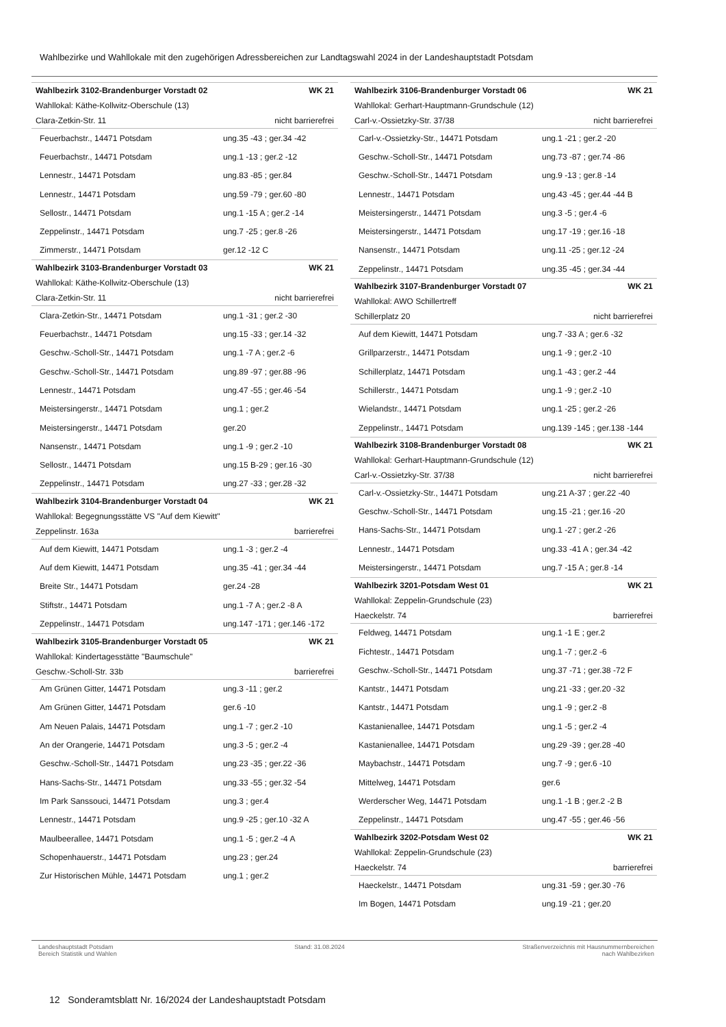Wahlbezirke und Wahllokale mit den zugehörigen Adressbereichen zur Landtagswahl 2024 in der Landeshauptstadt Potsdam
| Wahlbezirk 3102-Brandenburger Vorstadt 02 | WK 21 |
| Wahllokal: Käthe-Kollwitz-Oberschule (13) | |
| Clara-Zetkin-Str. 11 | nicht barrierefrei |
| Feuerbachstr., 14471 Potsdam | ung.35 -43 ; ger.34 -42 |
| Feuerbachstr., 14471 Potsdam | ung.1 -13 ; ger.2 -12 |
| Lennestr., 14471 Potsdam | ung.83 -85 ; ger.84 |
| Lennestr., 14471 Potsdam | ung.59 -79 ; ger.60 -80 |
| Sellostr., 14471 Potsdam | ung.1 -15 A ; ger.2 -14 |
| Zeppelinstr., 14471 Potsdam | ung.7 -25 ; ger.8 -26 |
| Zimmerstr., 14471 Potsdam | ger.12 -12 C |
| Wahlbezirk 3103-Brandenburger Vorstadt 03 | WK 21 |
| Wahllokal: Käthe-Kollwitz-Oberschule (13) | |
| Clara-Zetkin-Str. 11 | nicht barrierefrei |
| Clara-Zetkin-Str., 14471 Potsdam | ung.1 -31 ; ger.2 -30 |
| Feuerbachstr., 14471 Potsdam | ung.15 -33 ; ger.14 -32 |
| Geschw.-Scholl-Str., 14471 Potsdam | ung.1 -7 A ; ger.2 -6 |
| Geschw.-Scholl-Str., 14471 Potsdam | ung.89 -97 ; ger.88 -96 |
| Lennestr., 14471 Potsdam | ung.47 -55 ; ger.46 -54 |
| Meistersingerstr., 14471 Potsdam | ung.1 ; ger.2 |
| Meistersingerstr., 14471 Potsdam | ger.20 |
| Nansenstr., 14471 Potsdam | ung.1 -9 ; ger.2 -10 |
| Sellostr., 14471 Potsdam | ung.15 B-29 ; ger.16 -30 |
| Zeppelinstr., 14471 Potsdam | ung.27 -33 ; ger.28 -32 |
| Wahlbezirk 3104-Brandenburger Vorstadt 04 | WK 21 |
| Wahllokal: Begegnungsstätte VS "Auf dem Kiewitt" | |
| Zeppelinstr. 163a | barrierefrei |
| Auf dem Kiewitt, 14471 Potsdam | ung.1 -3 ; ger.2 -4 |
| Auf dem Kiewitt, 14471 Potsdam | ung.35 -41 ; ger.34 -44 |
| Breite Str., 14471 Potsdam | ger.24 -28 |
| Stiftstr., 14471 Potsdam | ung.1 -7 A ; ger.2 -8 A |
| Zeppelinstr., 14471 Potsdam | ung.147 -171 ; ger.146 -172 |
| Wahlbezirk 3105-Brandenburger Vorstadt 05 | WK 21 |
| Wahllokal: Kindertagesstätte "Baumschule" | |
| Geschw.-Scholl-Str. 33b | barrierefrei |
| Am Grünen Gitter, 14471 Potsdam | ung.3 -11 ; ger.2 |
| Am Grünen Gitter, 14471 Potsdam | ger.6 -10 |
| Am Neuen Palais, 14471 Potsdam | ung.1 -7 ; ger.2 -10 |
| An der Orangerie, 14471 Potsdam | ung.3 -5 ; ger.2 -4 |
| Geschw.-Scholl-Str., 14471 Potsdam | ung.23 -35 ; ger.22 -36 |
| Hans-Sachs-Str., 14471 Potsdam | ung.33 -55 ; ger.32 -54 |
| Im Park Sanssouci, 14471 Potsdam | ung.3 ; ger.4 |
| Lennestr., 14471 Potsdam | ung.9 -25 ; ger.10 -32 A |
| Maulbeerallee, 14471 Potsdam | ung.1 -5 ; ger.2 -4 A |
| Schopenhauerstr., 14471 Potsdam | ung.23 ; ger.24 |
| Zur Historischen Mühle, 14471 Potsdam | ung.1 ; ger.2 |
| Wahlbezirk 3106-Brandenburger Vorstadt 06 | WK 21 |
| Wahllokal: Gerhart-Hauptmann-Grundschule (12) | |
| Carl-v.-Ossietzky-Str. 37/38 | nicht barrierefrei |
| Carl-v.-Ossietzky-Str., 14471 Potsdam | ung.1 -21 ; ger.2 -20 |
| Geschw.-Scholl-Str., 14471 Potsdam | ung.73 -87 ; ger.74 -86 |
| Geschw.-Scholl-Str., 14471 Potsdam | ung.9 -13 ; ger.8 -14 |
| Lennestr., 14471 Potsdam | ung.43 -45 ; ger.44 -44 B |
| Meistersingerstr., 14471 Potsdam | ung.3 -5 ; ger.4 -6 |
| Meistersingerstr., 14471 Potsdam | ung.17 -19 ; ger.16 -18 |
| Nansenstr., 14471 Potsdam | ung.11 -25 ; ger.12 -24 |
| Zeppelinstr., 14471 Potsdam | ung.35 -45 ; ger.34 -44 |
| Wahlbezirk 3107-Brandenburger Vorstadt 07 | WK 21 |
| Wahllokal: AWO Schillertreff | |
| Schillerplatz 20 | nicht barrierefrei |
| Auf dem Kiewitt, 14471 Potsdam | ung.7 -33 A ; ger.6 -32 |
| Grillparzerstr., 14471 Potsdam | ung.1 -9 ; ger.2 -10 |
| Schillerplatz, 14471 Potsdam | ung.1 -43 ; ger.2 -44 |
| Schillerstr., 14471 Potsdam | ung.1 -9 ; ger.2 -10 |
| Wielandstr., 14471 Potsdam | ung.1 -25 ; ger.2 -26 |
| Zeppelinstr., 14471 Potsdam | ung.139 -145 ; ger.138 -144 |
| Wahlbezirk 3108-Brandenburger Vorstadt 08 | WK 21 |
| Wahllokal: Gerhart-Hauptmann-Grundschule (12) | |
| Carl-v.-Ossietzky-Str. 37/38 | nicht barrierefrei |
| Carl-v.-Ossietzky-Str., 14471 Potsdam | ung.21 A-37 ; ger.22 -40 |
| Geschw.-Scholl-Str., 14471 Potsdam | ung.15 -21 ; ger.16 -20 |
| Hans-Sachs-Str., 14471 Potsdam | ung.1 -27 ; ger.2 -26 |
| Lennestr., 14471 Potsdam | ung.33 -41 A ; ger.34 -42 |
| Meistersingerstr., 14471 Potsdam | ung.7 -15 A ; ger.8 -14 |
| Wahlbezirk 3201-Potsdam West 01 | WK 21 |
| Wahllokal: Zeppelin-Grundschule (23) | |
| Haeckelstr. 74 | barrierefrei |
| Feldweg, 14471 Potsdam | ung.1 -1 E ; ger.2 |
| Fichtestr., 14471 Potsdam | ung.1 -7 ; ger.2 -6 |
| Geschw.-Scholl-Str., 14471 Potsdam | ung.37 -71 ; ger.38 -72 F |
| Kantstr., 14471 Potsdam | ung.21 -33 ; ger.20 -32 |
| Kantstr., 14471 Potsdam | ung.1 -9 ; ger.2 -8 |
| Kastanienallee, 14471 Potsdam | ung.1 -5 ; ger.2 -4 |
| Kastanienallee, 14471 Potsdam | ung.29 -39 ; ger.28 -40 |
| Maybachstr., 14471 Potsdam | ung.7 -9 ; ger.6 -10 |
| Mittelweg, 14471 Potsdam | ger.6 |
| Werderscher Weg, 14471 Potsdam | ung.1 -1 B ; ger.2 -2 B |
| Zeppelinstr., 14471 Potsdam | ung.47 -55 ; ger.46 -56 |
| Wahlbezirk 3202-Potsdam West 02 | WK 21 |
| Wahllokal: Zeppelin-Grundschule (23) | |
| Haeckelstr. 74 | barrierefrei |
| Haeckelstr., 14471 Potsdam | ung.31 -59 ; ger.30 -76 |
| Im Bogen, 14471 Potsdam | ung.19 -21 ; ger.20 |
Landeshauptstadt Potsdam
Bereich Statistik und Wahlen
Stand: 31.08.2024 Straßenverzeichnis mit Hausnummernbereichen
nach Wahlbezirken
12 Sonderamtsblatt Nr. 16/2024 der Landeshauptstadt Potsdam